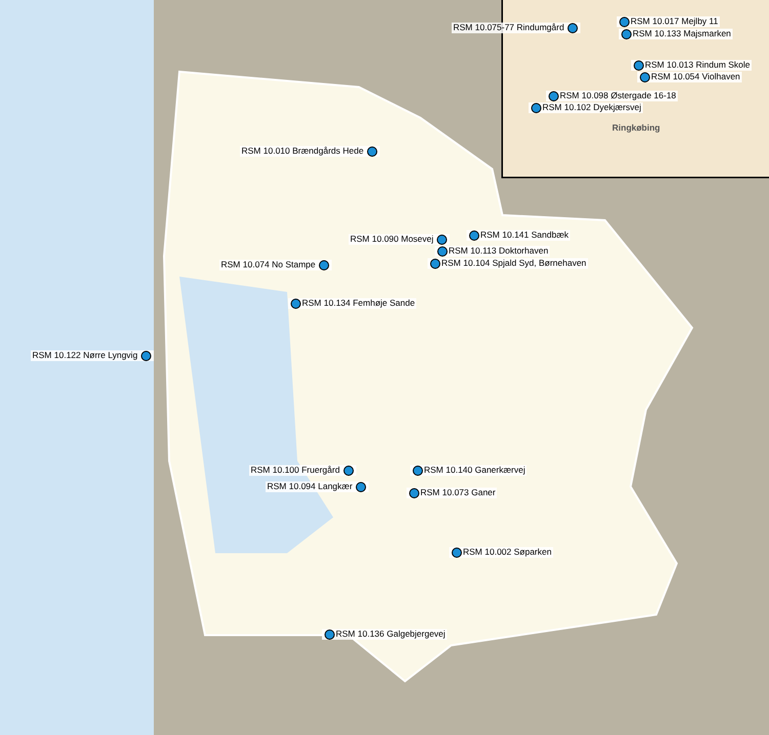RSM 10.075-77 Rindumgård
RSM 10.017 Mejlby 11
RSM 10.133 Majsmarken
RSM 10.013 Rindum Skole
RSM 10.054 Violhaven
RSM 10.098 Østergade 16-18
RSM 10.102 Dyekjærsvej
Ringkøbing
RSM 10.010 Brændgårds Hede
RSM 10.090 Mosevej RSM 10.141 Sandbæk
RSM 10.113 Doktorhaven
RSM 10.104 Spjald Syd, Børnehaven
RSM 10.074 No Stampe
RSM 10.134 Femhøje Sande
RSM 10.122 Nørre Lyngvig
RSM 10.100 Fruergård
RSM 10.094 Langkær
RSM 10.140 Ganerkærvej
RSM 10.073 Ganer
RSM 10.002 Søparken
RSM 10.136 Galgebjergevej